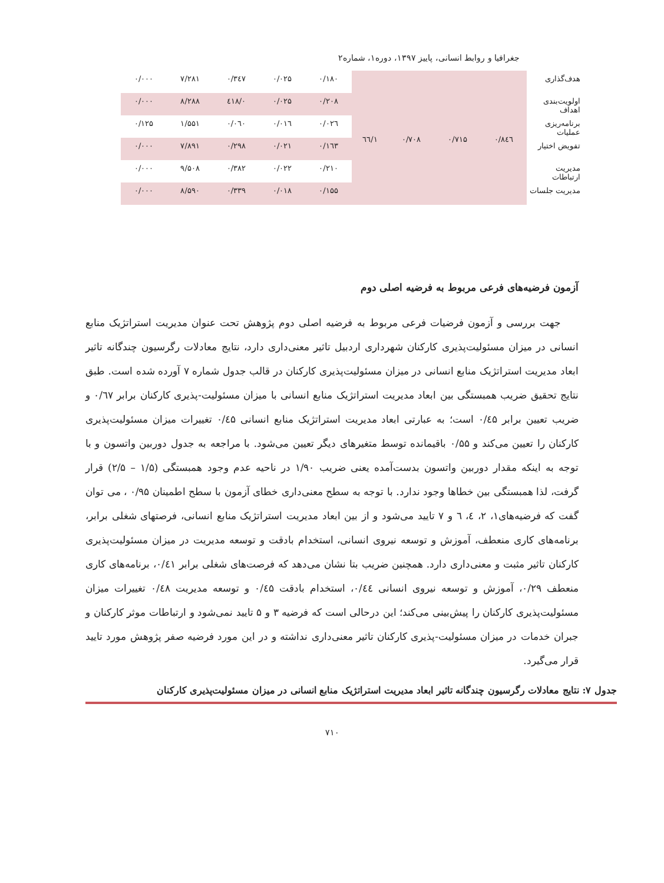جغرافیا و روابط انسانی، پاییز ۱۳۹۷، دوره۱، شماره۲
| هدف‌گذاری | ۰/۸٤٦ | ۰/۷۱۵ | ۰/۷۰۸ | ۱/٦٦ | ۰/۱۸۰ | ۰/۰۲۵ | ۰/۳٤۷ | ۷/۲۸۱ | ۰/۰۰۰ |
| اولویت‌بندی اهداف | | | | | ۰/۲۰۸ | ۰/۰۲۵ | ۰/٤۱۸ | ۸/۲۸۸ | ۰/۰۰۰ |
| برنامه‌ریزی عملیات | | | | | ۰/۰۲٦ | ۰/۰۱٦ | ۰/۰٦۰ | ۱/۵۵۱ | ۰/۱۲۵ |
| تفویض اختیار | | | | | ۰/۱٦۳ | ۰/۰۲۱ | ۰/۲۹۸ | ۷/۸۹۱ | ۰/۰۰۰ |
| مدیریت ارتباطات | | | | | ۰/۲۱۰ | ۰/۰۲۲ | ۰/۳۸۲ | ۹/۵۰۸ | ۰/۰۰۰ |
| مدیریت جلسات | | | | | ۰/۱۵۵ | ۰/۰۱۸ | ۰/۳۳۹ | ۸/۵۹۰ | ۰/۰۰۰ |
آزمون فرضیه‌های فرعی مربوط به فرضیه اصلی دوم
جهت بررسی و آزمون فرضیات فرعی مربوط به فرضیه اصلی دوم پژوهش تحت عنوان مدیریت استراتژیک منابع انسانی در میزان مسئولیت‌پذیری کارکنان شهرداری اردبیل تاثیر معنی‌داری دارد، نتایج معادلات رگرسیون چندگانه تاثیر ابعاد مدیریت استراتژیک منابع انسانی در میزان مسئولیت‌پذیری کارکنان در قالب جدول شماره ۷ آورده شده است. طبق نتایج تحقیق ضریب همبستگی بین ابعاد مدیریت استراتژیک منابع انسانی با میزان مسئولیت-پذیری کارکنان برابر ۰/٦۷ و ضریب تعیین برابر ۰/٤۵ است؛ به عبارتی ابعاد مدیریت استراتژیک منابع انسانی ۰/٤۵ تغییرات میزان مسئولیت‌پذیری کارکنان را تعیین می‌کند و ۰/۵۵ باقیمانده توسط متغیرهای دیگر تعیین می‌شود. با مراجعه به جدول دوربین واتسون و با توجه به اینکه مقدار دوربین واتسون بدست‌آمده یعنی ضریب ۱/۹۰ در ناحیه عدم وجود همبستگی (۱/۵ – ۲/۵) قرار گرفت، لذا همبستگی بین خطاها وجود ندارد. با توجه به سطح معنی‌داری خطای آزمون با سطح اطمینان ۰/۹۵ ، می توان گفت که فرضیه‌های۱، ۲، ٤، ٦ و ۷ تایید می‌شود و از بین ابعاد مدیریت استراتژیک منابع انسانی، فرصتهای شغلی برابر، برنامه‌های کاری منعطف، آموزش و توسعه نیروی انسانی، استخدام بادقت و توسعه مدیریت در میزان مسئولیت‌پذیری کارکنان تاثیر مثبت و معنی‌داری دارد. همچنین ضریب بتا نشان می‌دهد که فرصت‌های شغلی برابر ۰/٤۱، برنامه‌های کاری منعطف ۰/۲۹، آموزش و توسعه نیروی انسانی ۰/٤٤، استخدام بادقت ۰/٤۵ و توسعه مدیریت ۰/٤۸ تغییرات میزان مسئولیت‌پذیری کارکنان را پیش‌بینی می‌کند؛ این درحالی است که فرضیه ۳ و ۵ تایید نمی‌شود و ارتباطات موثر کارکنان و جبران خدمات در میزان مسئولیت-پذیری کارکنان تاثیر معنی‌داری نداشته و در این مورد فرضیه صفر پژوهش مورد تایید قرار می‌گیرد.
جدول ۷: نتایج معادلات رگرسیون چندگانه تاثیر ابعاد مدیریت استراتژیک منابع انسانی در میزان مسئولیت‌پذیری کارکنان
۷۱۰